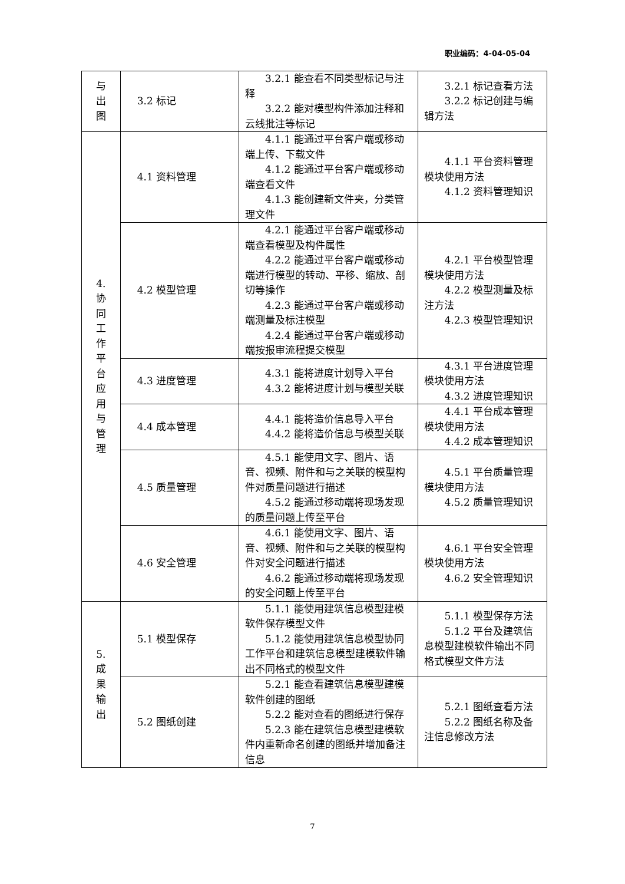职业编码：4-04-05-04
| 与 出 图 | 3.2 标记 | 3.2.1 能查看不同类型标记与注释 3.2.2 能对模型构件添加注释和云线批注等标记 | 3.2.1 标记查看方法 3.2.2 标记创建与编辑方法 |
| 4. 协 同 工 作 平 台 应 用 与 管 理 | 4.1 资料管理 | 4.1.1 能通过平台客户端或移动端上传、下载文件 4.1.2 能通过平台客户端或移动端查看文件 4.1.3 能创建新文件夹，分类管理文件 | 4.1.1 平台资料管理模块使用方法 4.1.2 资料管理知识 |
| | 4.2 模型管理 | 4.2.1 能通过平台客户端或移动端查看模型及构件属性 4.2.2 能通过平台客户端或移动端进行模型的转动、平移、缩放、剖切等操作 4.2.3 能通过平台客户端或移动端测量及标注模型 4.2.4 能通过平台客户端或移动端按报审流程提交模型 | 4.2.1 平台模型管理模块使用方法 4.2.2 模型测量及标注方法 4.2.3 模型管理知识 |
| | 4.3 进度管理 | 4.3.1 能将进度计划导入平台 4.3.2 能将进度计划与模型关联 | 4.3.1 平台进度管理模块使用方法 4.3.2 进度管理知识 |
| | 4.4 成本管理 | 4.4.1 能将造价信息导入平台 4.4.2 能将造价信息与模型关联 | 4.4.1 平台成本管理模块使用方法 4.4.2 成本管理知识 |
| | 4.5 质量管理 | 4.5.1 能使用文字、图片、语音、视频、附件和与之关联的模型构件对质量问题进行描述 4.5.2 能通过移动端将现场发现的质量问题上传至平台 | 4.5.1 平台质量管理模块使用方法 4.5.2 质量管理知识 |
| | 4.6 安全管理 | 4.6.1 能使用文字、图片、语音、视频、附件和与之关联的模型构件对安全问题进行描述 4.6.2 能通过移动端将现场发现的安全问题上传至平台 | 4.6.1 平台安全管理模块使用方法 4.6.2 安全管理知识 |
| 5. 成 果 输 出 | 5.1 模型保存 | 5.1.1 能使用建筑信息模型建模软件保存模型文件 5.1.2 能使用建筑信息模型协同工作平台和建筑信息模型建模软件输出不同格式的模型文件 | 5.1.1 模型保存方法 5.1.2 平台及建筑信息模型建模软件输出不同格式模型文件方法 |
| | 5.2 图纸创建 | 5.2.1 能查看建筑信息模型建模软件创建的图纸 5.2.2 能对查看的图纸进行保存 5.2.3 能在建筑信息模型建模软件内重新命名创建的图纸并增加备注信息 | 5.2.1 图纸查看方法 5.2.2 图纸名称及备注信息修改方法 |
7